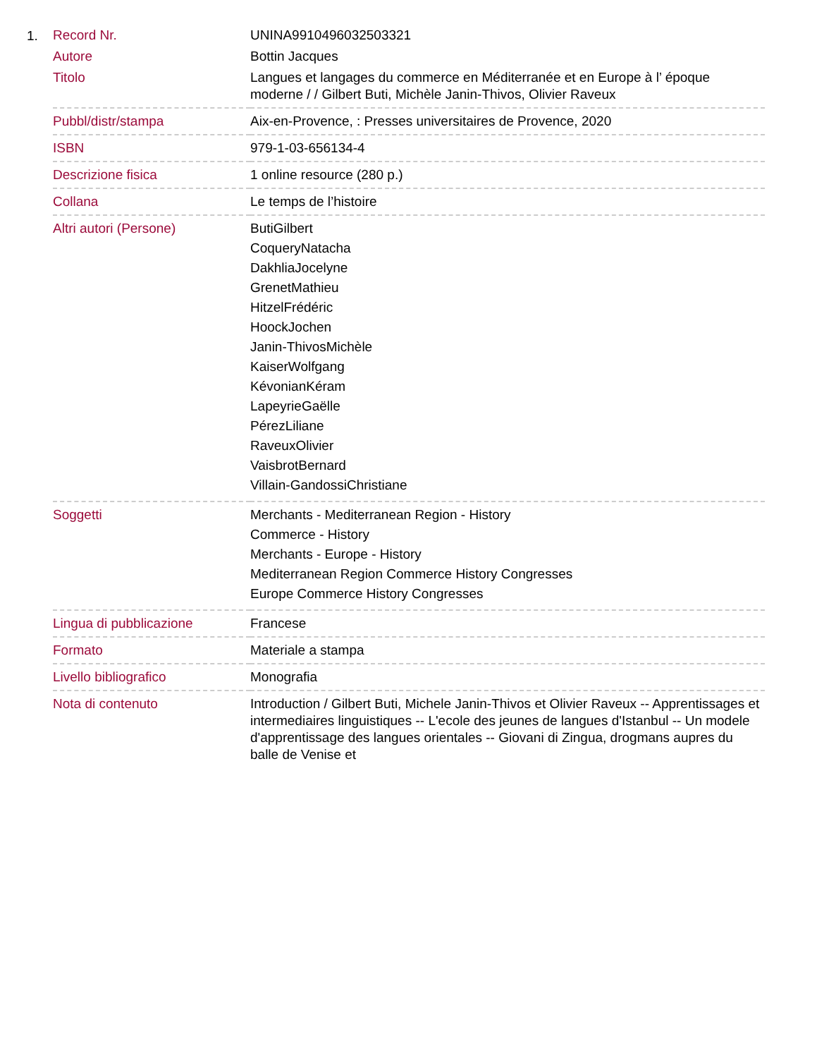1.
| Record Nr. | UNINA9910496032503321 |
| Autore | Bottin Jacques |
| Titolo | Langues et langages du commerce en Méditerranée et en Europe à l’ époque moderne / / Gilbert Buti, Michèle Janin-Thivos, Olivier Raveux |
| Pubbl/distr/stampa | Aix-en-Provence, : Presses universitaires de Provence, 2020 |
| ISBN | 979-1-03-656134-4 |
| Descrizione fisica | 1 online resource (280 p.) |
| Collana | Le temps de l’histoire |
| Altri autori (Persone) | ButiGilbert CoqueryNatacha DakhliaJocelyne GrenetMathieu HitzelFrédéric HoockJochen Janin-ThivosMichèle KaiserWolfgang KévonianKéram LapeyrieGaëlle PérezLiliane RaveuxOlivier VaisbrotBernard Villain-GandossiChristiane |
| Soggetti | Merchants - Mediterranean Region - History Commerce - History Merchants - Europe - History Mediterranean Region Commerce History Congresses Europe Commerce History Congresses |
| Lingua di pubblicazione | Francese |
| Formato | Materiale a stampa |
| Livello bibliografico | Monografia |
| Nota di contenuto | Introduction / Gilbert Buti, Michele Janin-Thivos et Olivier Raveux -- Apprentissages et intermediaires linguistiques -- L'ecole des jeunes de langues d'Istanbul -- Un modele d'apprentissage des langues orientales -- Giovani di Zingua, drogmans aupres du balle de Venise et |